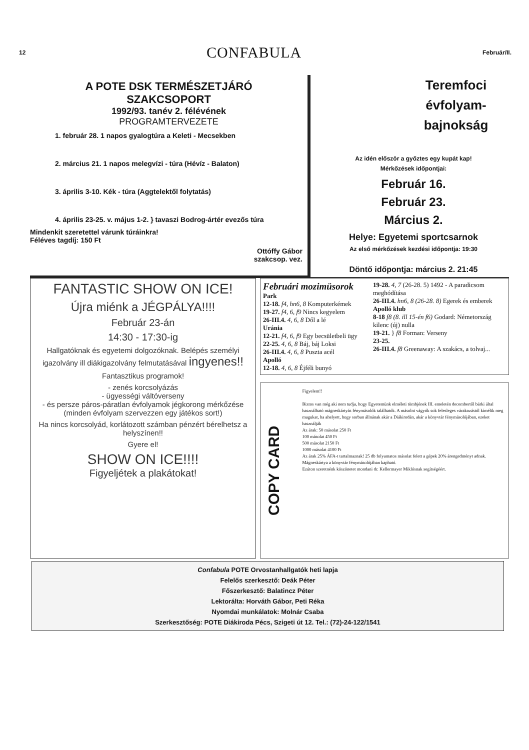12 CONFABULA Február/II.
A POTE DSK TERMÉSZETJÁRÓ
SZAKCSOPORT
1992/93. tanév 2. félévének
PROGRAMTERVEZETE
1. február 28. 1 napos gyalogtúra a Keleti - Mecsekben
2. március 21. 1 napos melegvízi - túra (Hévíz - Balaton)
3. április 3-10. Kék - túra (Aggtelektől folytatás)
4. április 23-25. v. május 1-2. } tavaszi Bodrog-ártér evezős túra
Mindenkit szeretettel várunk túráinkra!
Féléves tagdíj: 150 Ft
Ottóffy Gábor
szakcsop. vez.
Teremfoci
évfolyam-
bajnokság
Az idén először a győztes egy kupát kap!
Mérkőzések időpontjai:
Február 16.
Február 23.
Március 2.
Helye: Egyetemi sportcsarnok
Az első mérkőzések kezdési időpontja: 19:30
Döntő időpontja: március 2. 21:45
FANTASTIC SHOW ON ICE!
Újra miénk a JÉGPÁLYA!!!!
Február 23-án
14:30 - 17:30-ig
Hallgatóknak és egyetemi dolgozóknak. Belépés személyi igazolvány ill diákigazolvány felmutatásával ingyenes!!
Fantasztikus programok!
- zenés korcsolyázás
- ügyességi váltóverseny
- és persze páros-páratlan évfolyamok jégkorong mérkőzése (minden évfolyam szervezzen egy játékos sort!)
Ha nincs korcsolyád, korlátozott számban pénzért bérelhetsz a helyszínen!!
Gyere el!
SHOW ON ICE!!!!
Figyeljétek a plakátokat!
Februári mozimüsorok
Park
12-18. f4, hn6, 8 Komputerkémek
19-27. f4, 6, f9 Nincs kegyelem
26-III.4. 4, 6, 8 Dől a lé
Uránia
12-21. f4, 6, f9 Egy becsületbeli ügy
22-25. 4, 6, 8 Báj, báj Loksi
26-III.4. 4, 6, 8 Puszta acél
Apolló
12-18. 4, 6, 8 Éjféli bunyó
19-28. 4, 7 (26-28. 5) 1492 - A paradicsom meghódítása
26-III.4. hn6, 8 (26-28. 8) Egerek és emberek
Apolló klub
8-18 f8 (8. ill 15-én f6) Godard: Németország kilenc (új) nulla
19-21. } f8 Forman: Verseny
23-25.
26-III.4. f8 Greenaway: A szakács, a tolvaj...
COPY CARD
Figyelem!!
Biztos van még aki nem tudja, hogy Egyetemünk elméleti tömbjének III. emeletén decembertől bárki által használható mágneskártyás fénymásolók találhatók. A másolni vágyók sok felesleges várakozástól kímélik meg magukat, ha ahelyett, hogy sorban állnának akár a Diákirodán, akár a könyvtár fénymásolójában, ezeket használják
Az árak: 50 másolat 250 Ft
100 másolat 450 Ft
500 másolat 2150 Ft
1000 másolat 4100 Ft
Az árak 25% ÁFA-t tartalmaznak! 25 db folyamatos másolat felett a gépek 20% árengedményt adnak. Mágneskártya a könyvtár fénymásolójában kapható.
Ezúton szeretnénk köszönetet mondani dr. Kellermayer Miklósnak segítségéért.
Confabula POTE Orvostanhallgatók heti lapja
Felelős szerkesztő: Deák Péter
Főszerkesztő: Balatincz Péter
Lektorálta: Horváth Gábor, Peti Réka
Nyomdai munkálatok: Molnár Csaba
Szerkesztőség: POTE Diákiroda Pécs, Szigeti út 12. Tel.: (72)-24-122/1541